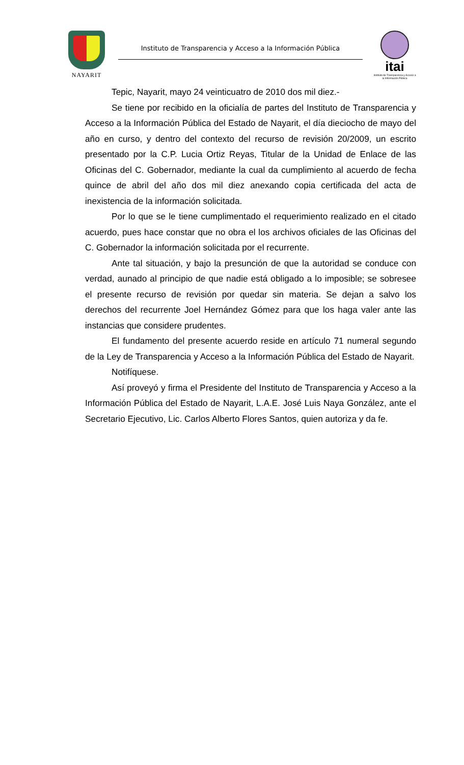NAYARIT
Instituto de Transparencia y Acceso a la Información Pública
itai
Instituto de Transparencia y Acceso a la Información Pública
Tepic, Nayarit, mayo 24 veinticuatro de 2010 dos mil diez.-
Se tiene por recibido en la oficialía de partes del Instituto de Transparencia y Acceso a la Información Pública del Estado de Nayarit, el día dieciocho de mayo del año en curso, y dentro del contexto del recurso de revisión 20/2009, un escrito presentado por la C.P. Lucia Ortiz Reyas, Titular de la Unidad de Enlace de las Oficinas del C. Gobernador, mediante la cual da cumplimiento al acuerdo de fecha quince de abril del año dos mil diez anexando copia certificada del acta de inexistencia de la información solicitada.
Por lo que se le tiene cumplimentado el requerimiento realizado en el citado acuerdo, pues hace constar que no obra el los archivos oficiales de las Oficinas del C. Gobernador la información solicitada por el recurrente.
Ante tal situación, y bajo la presunción de que la autoridad se conduce con verdad, aunado al principio de que nadie está obligado a lo imposible; se sobresee el presente recurso de revisión por quedar sin materia. Se dejan a salvo los derechos del recurrente Joel Hernández Gómez para que los haga valer ante las instancias que considere prudentes.
El fundamento del presente acuerdo reside en artículo 71 numeral segundo de la Ley de Transparencia y Acceso a la Información Pública del Estado de Nayarit.
Notifíquese.
Así proveyó y firma el Presidente del Instituto de Transparencia y Acceso a la Información Pública del Estado de Nayarit, L.A.E. José Luis Naya González, ante el Secretario Ejecutivo, Lic. Carlos Alberto Flores Santos, quien autoriza y da fe.